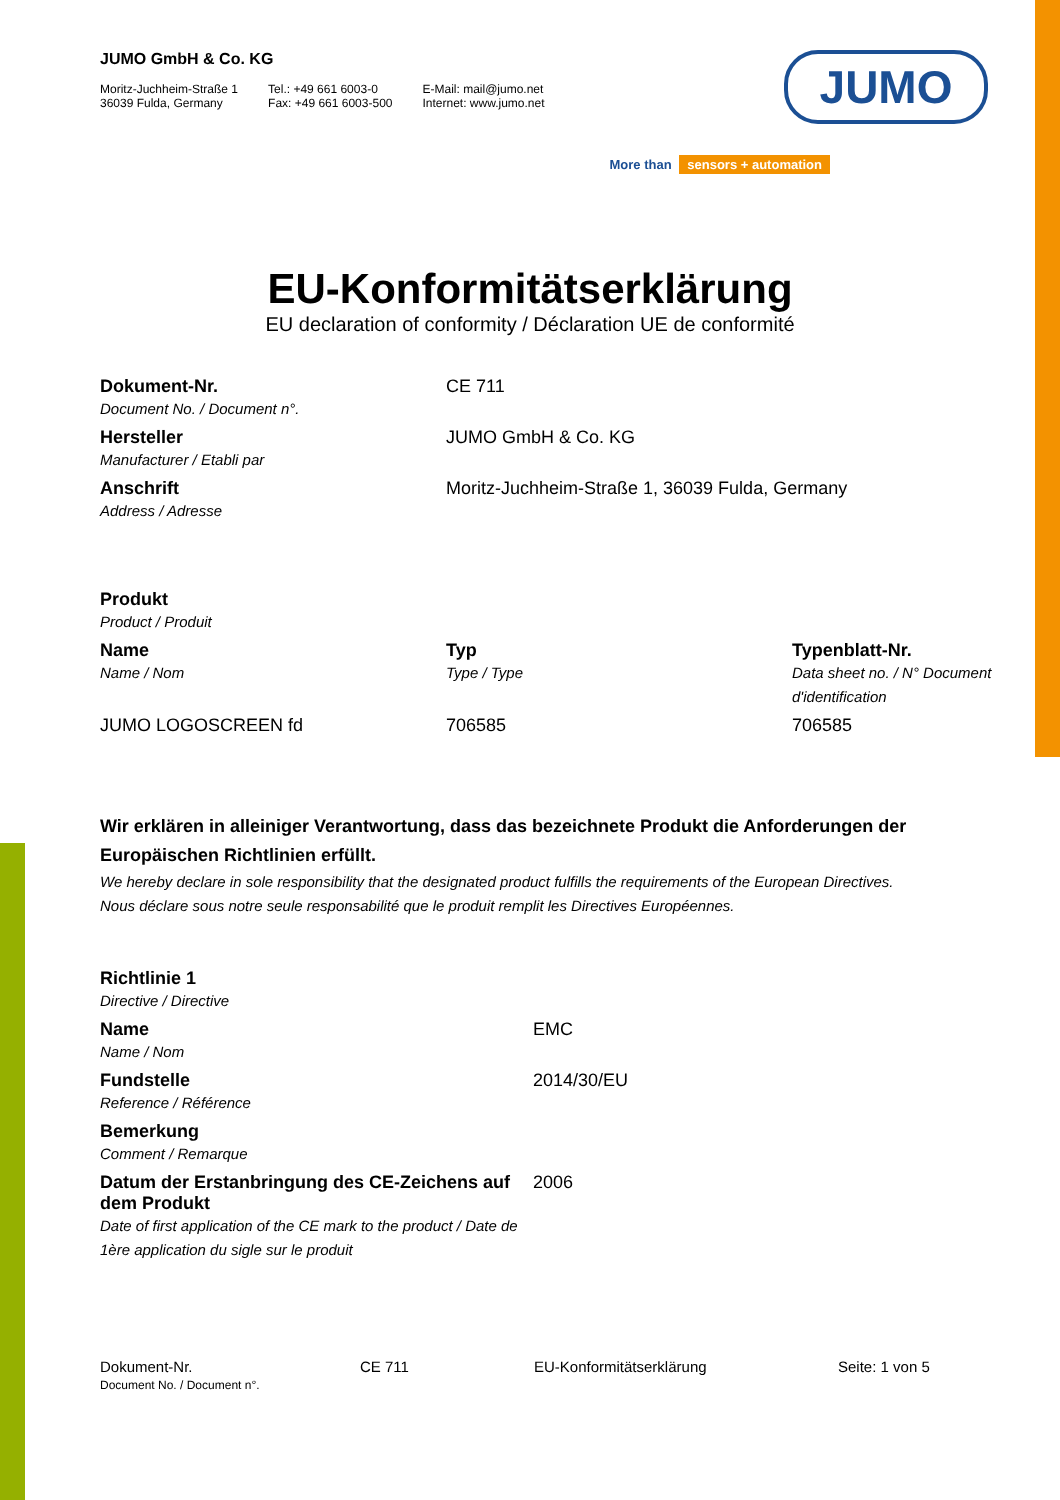JUMO
More than sensors + automation
JUMO GmbH & Co. KG
Moritz-Juchheim-Straße 1
36039 Fulda, Germany
Tel.: +49 661 6003-0
Fax: +49 661 6003-500
E-Mail: mail@jumo.net
Internet: www.jumo.net
EU-Konformitätserklärung
EU declaration of conformity / Déclaration UE de conformité
| Dokument-Nr. Document No. / Document n°. | CE 711 |
| Hersteller Manufacturer / Etabli par | JUMO GmbH & Co. KG |
| Anschrift Address / Adresse | Moritz-Juchheim-Straße 1, 36039 Fulda, Germany |
| Produkt Product / Produit | | |
| Name Name / Nom | Typ Type / Type | Typenblatt-Nr. Data sheet no. / N° Document d'identification |
| JUMO LOGOSCREEN fd | 706585 | 706585 |
Wir erklären in alleiniger Verantwortung, dass das bezeichnete Produkt die Anforderungen der Europäischen Richtlinien erfüllt.
We hereby declare in sole responsibility that the designated product fulfills the requirements of the European Directives.
Nous déclare sous notre seule responsabilité que le produit remplit les Directives Européennes.
| Richtlinie 1 Directive / Directive | |
| Name Name / Nom | EMC |
| Fundstelle Reference / Référence | 2014/30/EU |
| Bemerkung Comment / Remarque | |
| Datum der Erstanbringung des CE-Zeichens auf dem Produkt Date of first application of the CE mark to the product / Date de 1ère application du sigle sur le produit | 2006 |
Dokument-Nr.
Document No. / Document n°.
CE 711 EU-Konformitätserklärung Seite: 1 von 5